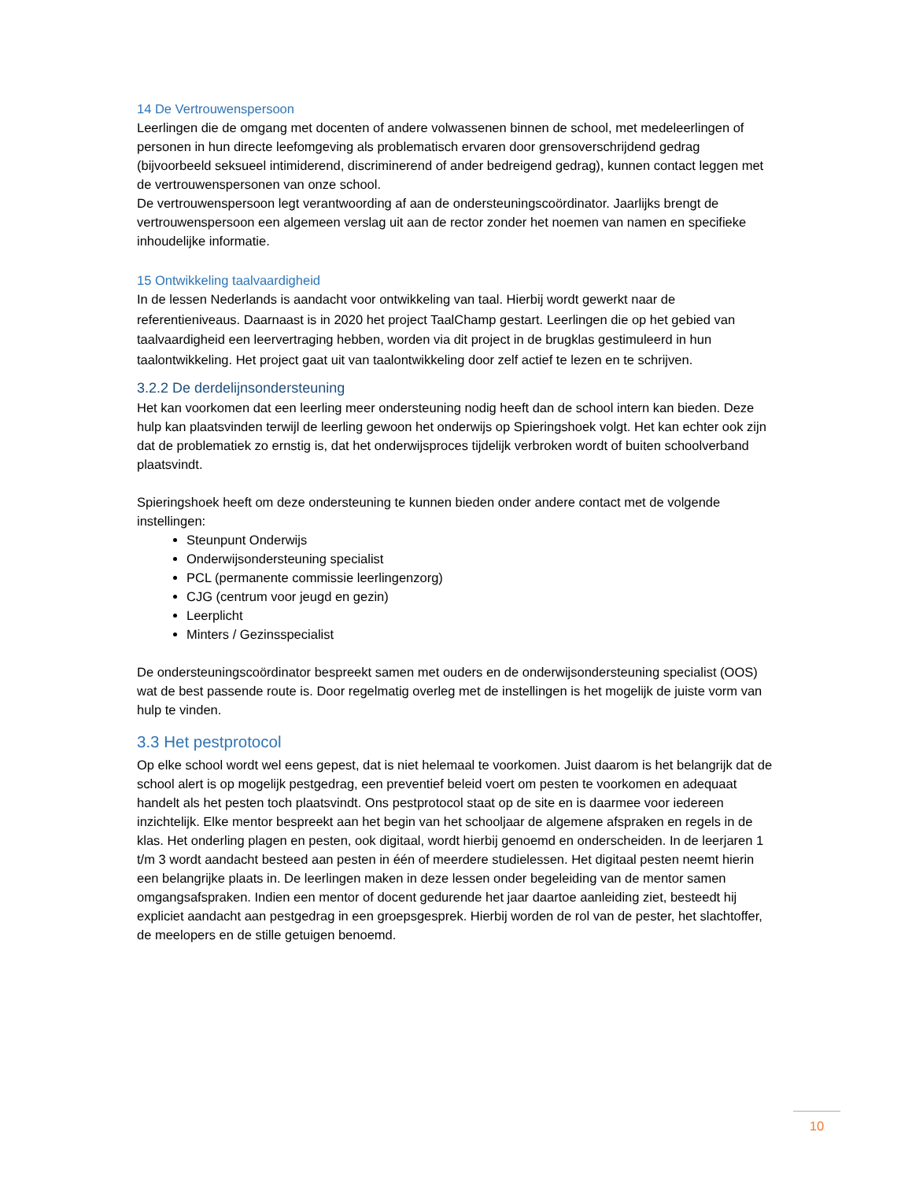14 De Vertrouwenspersoon
Leerlingen die de omgang met docenten of andere volwassenen binnen de school, met medeleerlingen of personen in hun directe leefomgeving als problematisch ervaren door grensoverschrijdend gedrag (bijvoorbeeld seksueel intimiderend, discriminerend of ander bedreigend gedrag), kunnen contact leggen met de vertrouwenspersonen van onze school.
De vertrouwenspersoon legt verantwoording af aan de ondersteuningscoördinator. Jaarlijks brengt de vertrouwenspersoon een algemeen verslag uit aan de rector zonder het noemen van namen en specifieke inhoudelijke informatie.
15 Ontwikkeling taalvaardigheid
In de lessen Nederlands is aandacht voor ontwikkeling van taal. Hierbij wordt gewerkt naar de referentieniveaus. Daarnaast is in 2020 het project TaalChamp gestart. Leerlingen die op het gebied van taalvaardigheid een leervertraging hebben, worden via dit project in de brugklas gestimuleerd in hun taalontwikkeling. Het project gaat uit van taalontwikkeling door zelf actief te lezen en te schrijven.
3.2.2 De derdelijnsondersteuning
Het kan voorkomen dat een leerling meer ondersteuning nodig heeft dan de school intern kan bieden. Deze hulp kan plaatsvinden terwijl de leerling gewoon het onderwijs op Spieringshoek volgt. Het kan echter ook zijn dat de problematiek zo ernstig is, dat het onderwijsproces tijdelijk verbroken wordt of buiten schoolverband plaatsvindt.
Spieringshoek heeft om deze ondersteuning te kunnen bieden onder andere contact met de volgende instellingen:
Steunpunt Onderwijs
Onderwijsondersteuning specialist
PCL (permanente commissie leerlingenzorg)
CJG (centrum voor jeugd en gezin)
Leerplicht
Minters / Gezinsspecialist
De ondersteuningscoördinator bespreekt samen met ouders en de onderwijsondersteuning specialist (OOS) wat de best passende route is. Door regelmatig overleg met de instellingen is het mogelijk de juiste vorm van hulp te vinden.
3.3 Het pestprotocol
Op elke school wordt wel eens gepest, dat is niet helemaal te voorkomen. Juist daarom is het belangrijk dat de school alert is op mogelijk pestgedrag, een preventief beleid voert om pesten te voorkomen en adequaat handelt als het pesten toch plaatsvindt. Ons pestprotocol staat op de site en is daarmee voor iedereen inzichtelijk. Elke mentor bespreekt aan het begin van het schooljaar de algemene afspraken en regels in de klas. Het onderling plagen en pesten, ook digitaal, wordt hierbij genoemd en onderscheiden. In de leerjaren 1 t/m 3 wordt aandacht besteed aan pesten in één of meerdere studielessen. Het digitaal pesten neemt hierin een belangrijke plaats in. De leerlingen maken in deze lessen onder begeleiding van de mentor samen omgangsafspraken. Indien een mentor of docent gedurende het jaar daartoe aanleiding ziet, besteedt hij expliciet aandacht aan pestgedrag in een groepsgesprek. Hierbij worden de rol van de pester, het slachtoffer, de meelopers en de stille getuigen benoemd.
10